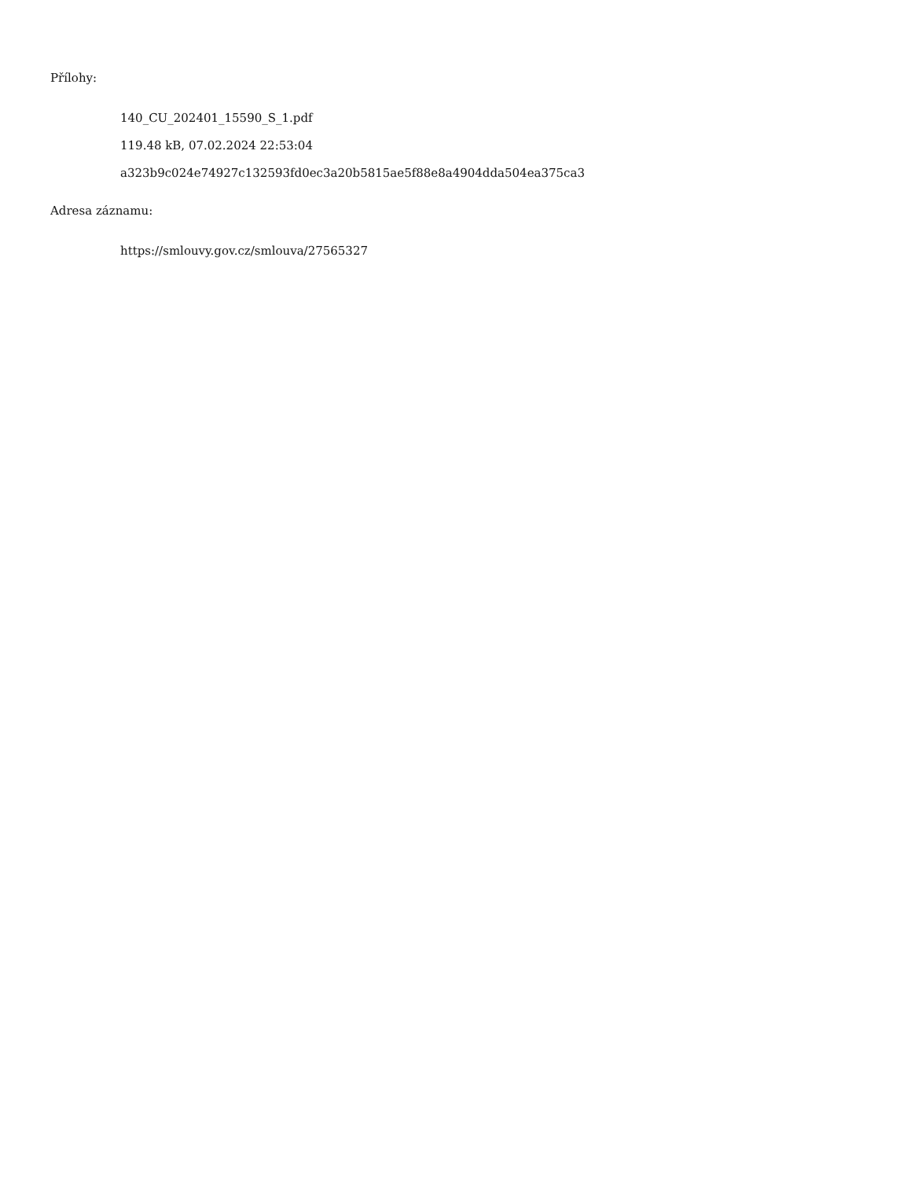Přílohy:
140_CU_202401_15590_S_1.pdf
119.48 kB, 07.02.2024 22:53:04
a323b9c024e74927c132593fd0ec3a20b5815ae5f88e8a4904dda504ea375ca3
Adresa záznamu:
https://smlouvy.gov.cz/smlouva/27565327